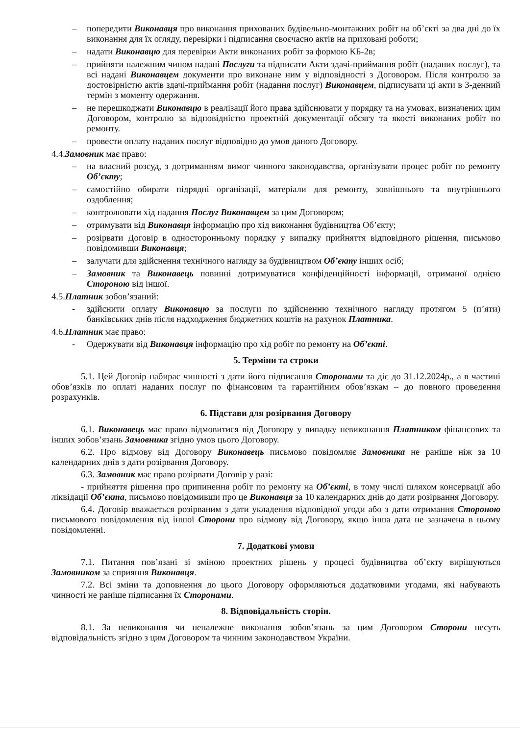– попередити Виконавця про виконання прихованих будівельно-монтажних робіт на об’єкті за два дні до їх виконання для їх огляду, перевірки і підписання своєчасно актів на приховані роботи;
– надати Виконавцю для перевірки Акти виконаних робіт за формою КБ-2в;
– прийняти належним чином надані Послуги та підписати Акти здачі-приймання робіт (наданих послуг), та всі надані Виконавцем документи про виконане ним у відповідності з Договором. Після контролю за достовірністю актів здачі-приймання робіт (надання послуг) Виконавцем, підписувати ці акти в 3-денний термін з моменту одержання.
– не перешкоджати Виконавцю в реалізації його права здійснювати у порядку та на умовах, визначених цим Договором, контролю за відповідністю проектній документації обсягу та якості виконаних робіт по ремонту.
– провести оплату наданих послуг відповідно до умов даного Договору.
4.4.Замовник має право:
– на власний розсуд, з дотриманням вимог чинного законодавства, організувати процес робіт по ремонту Об’єкту;
– самостійно обирати підрядні організації, матеріали для ремонту, зовнішнього та внутрішнього оздоблення;
– контролювати хід надання Послуг Виконавцем за цим Договором;
– отримувати від Виконавця інформацію про хід виконання будівництва Об’єкту;
– розірвати Договір в односторонньому порядку у випадку прийняття відповідного рішення, письмово повідомивши Виконавця;
– залучати для здійснення технічного нагляду за будівництвом Об’єкту інших осіб;
– Замовник та Виконавець повинні дотримуватися конфіденційності інформації, отриманої однією Стороною від іншої.
4.5.Платник зобов’язаний:
- здійснити оплату Виконавцю за послуги по здійсненню технічного нагляду протягом 5 (п’яти) банківських днів після надходження бюджетних коштів на рахунок Платника.
4.6.Платник має право:
- Одержувати від Виконавця інформацію про хід робіт по ремонту на Об’єкті.
5. Терміни та строки
5.1. Цей Договір набирає чинності з дати його підписання Сторонами та діє до 31.12.2024р., а в частині обов’язків по оплаті наданих послуг по фінансовим та гарантійним обов’язкам – до повного проведення розрахунків.
6. Підстави для розірвання Договору
6.1. Виконавець має право відмовитися від Договору у випадку невиконання Платником фінансових та інших зобов’язань Замовника згідно умов цього Договору.
6.2. Про відмову від Договору Виконавець письмово повідомляє Замовника не раніше ніж за 10 календарних днів з дати розірвання Договору.
6.3. Замовник має право розірвати Договір у разі:
- прийняття рішення про припинення робіт по ремонту на Об’єкті, в тому числі шляхом консервації або ліквідації Об’єкта, письмово повідомивши про це Виконавця за 10 календарних днів до дати розірвання Договору.
6.4. Договір вважається розірваним з дати укладення відповідної угоди або з дати отримання Стороною письмового повідомлення від іншої Сторони про відмову від Договору, якщо інша дата не зазначена в цьому повідомленні.
7. Додаткові умови
7.1. Питання пов’язані зі зміною проектних рішень у процесі будівництва об’єкту вирішуються Замовником за сприяння Виконавця.
7.2. Всі зміни та доповнення до цього Договору оформляються додатковими угодами, які набувають чинності не раніше підписання їх Сторонами.
8. Відповідальність сторін.
8.1. За невиконання чи неналежне виконання зобов’язань за цим Договором Сторони несуть відповідальність згідно з цим Договором та чинним законодавством України.